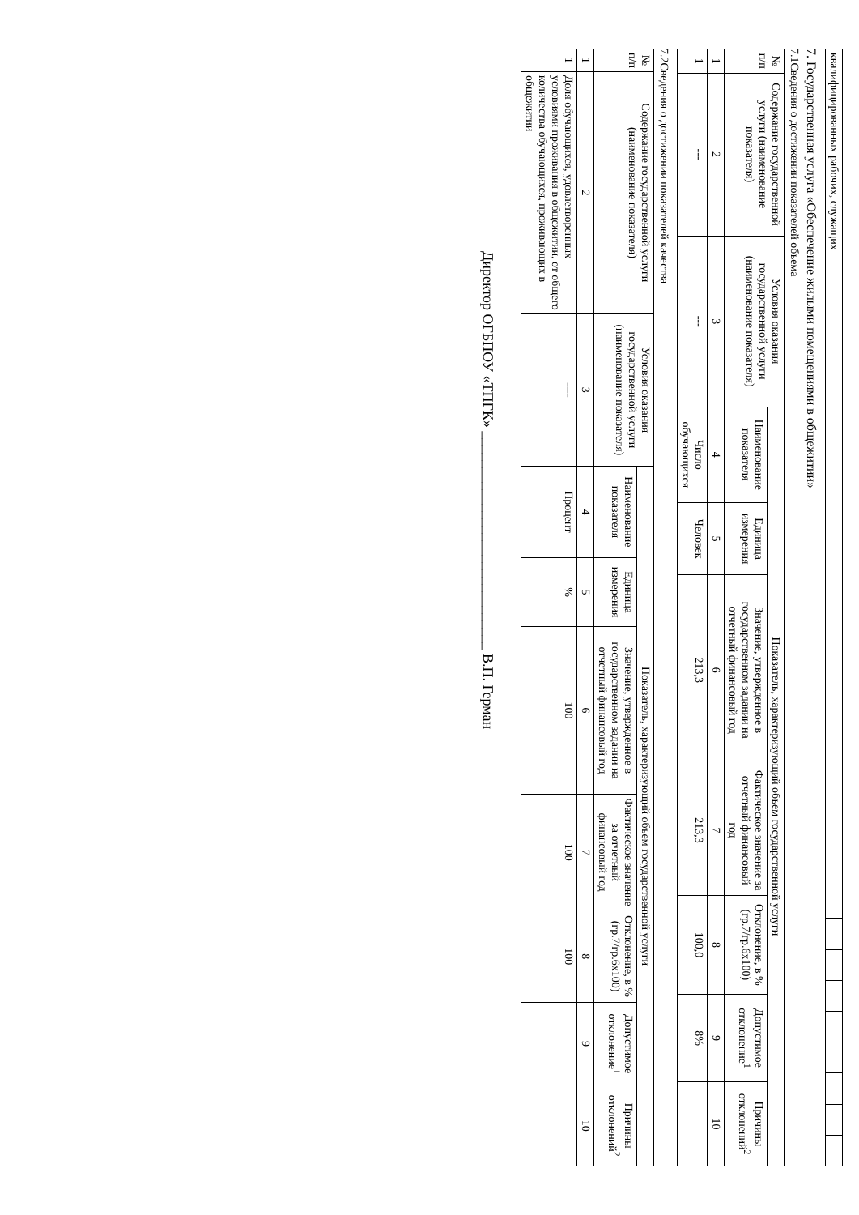| квалифицированных рабочих, служащих | | | | | | | | |
7. Государственная услуга «Обеспечение жилыми помещениями в общежитии»
7.1Сведения о достижении показателей объема
| № п/п | Содержание государственной услуги (наименование показателя) | Условия оказания государственной услуги (наименование показателя) | Показатель, характеризующий объем государственной услуги | | | | | | |
| --- | --- | --- | --- | --- | --- | --- | --- | --- | --- |
| | | | Наименование показателя | Единица измерения | Значение, утвержденное в государственном задании на отчетный финансовый год | Фактическое значение за отчетный финансовый год | Отклонение, в % (гр.7/гр.6х100) | Допустимое отклонение<sup>1</sup> | Причины отклонений<sup>2</sup> |
| 1 | 2 | 3 | 4 | 5 | 6 | 7 | 8 | 9 | 10 |
| 1 | --- | --- | Число обучающихся | Человек | 213,3 | 213,3 | 100,0 | 8% | |
7.2Сведения о достижении показателей качества
| № п/п | Содержание государственной услуги (наименование показателя) | Условия оказания государственной услуги (наименование показателя) | Показатель, характеризующий объем государственной услуги | | | | | | |
| --- | --- | --- | --- | --- | --- | --- | --- | --- | --- |
| | | | Наименование показателя | Единица измерения | Значение, утвержденное в государственном задании на отчетный финансовый год | Фактическое значение за отчетный финансовый год | Отклонение, в % (гр.7/гр.6х100) | Допустимое отклонение<sup>1</sup> | Причины отклонений<sup>2</sup> |
| 1 | 2 | 3 | 4 | 5 | 6 | 7 | 8 | 9 | 10 |
| 1 | Доля обучающихся, удовлетворенных условиями проживания в общежитии, от общего количества обучающихся, проживающих в общежитии | ---- | Процент | % | 100 | 100 | 100 | | |
Директор ОГБПОУ «ТПГК» ______________________________ В.П. Герман